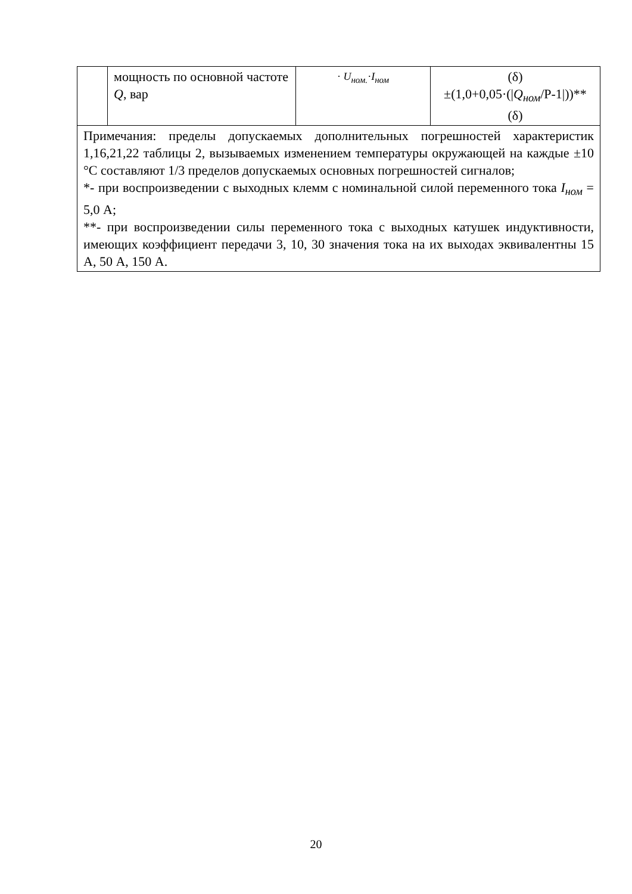| | мощность по основной частоте Q , вар | · U<sub>ном.</sub> · I<sub>ном</sub> | (δ) ±(1,0+0,05·(/ Q<sub>ном</sub> /P-1/))** (δ) |
| Примечания: пределы допускаемых дополнительных погрешностей характеристик 1,16,21,22 таблицы 2, вызываемых изменением температуры окружающей на каждые ±10 °С составляют 1/3 пределов допускаемых основных погрешностей сигналов; *- при воспроизведении с выходных клемм с номинальной силой переменного тока I<sub>ном</sub> = 5,0 А; **- при воспроизведении силы переменного тока с выходных катушек индуктивности, имеющих коэффициент передачи 3, 10, 30 значения тока на их выходах эквивалентны 15 А, 50 А, 150 А. | | | |
20